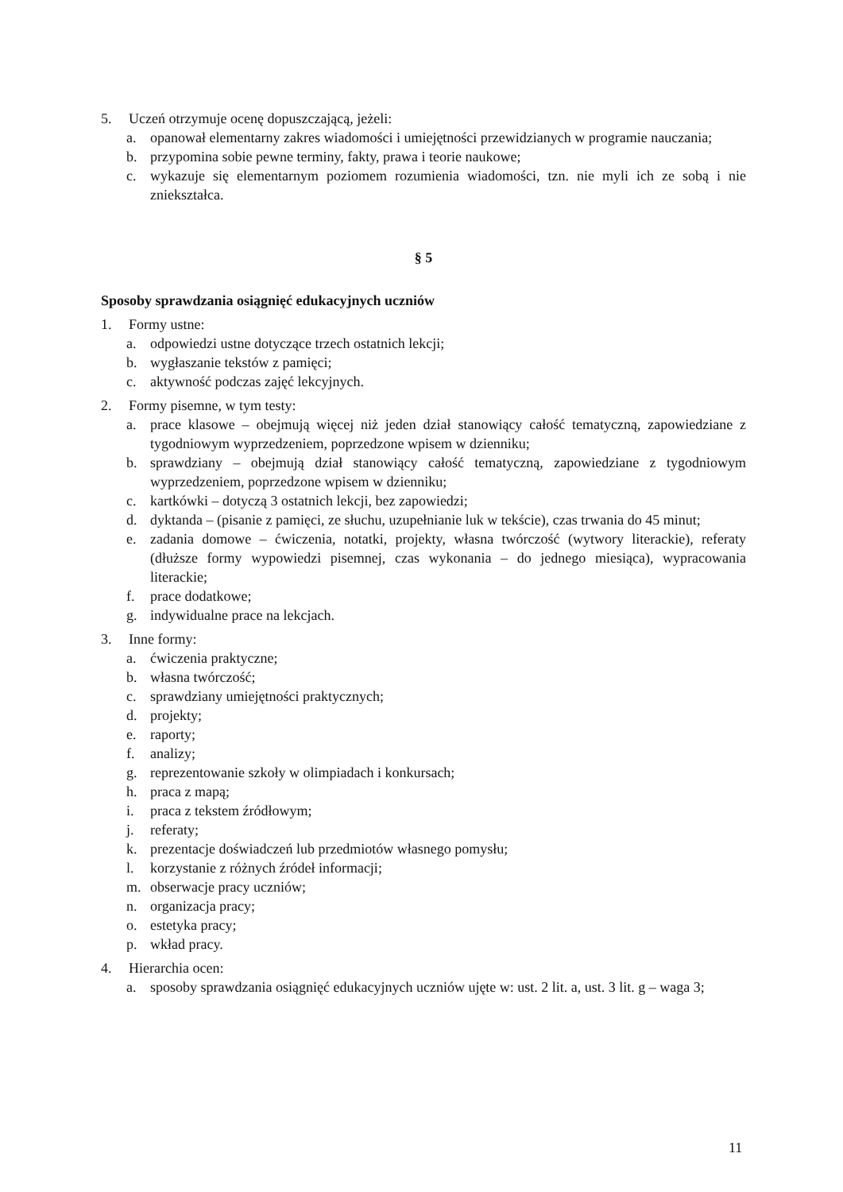5. Uczeń otrzymuje ocenę dopuszczającą, jeżeli:
a. opanował elementarny zakres wiadomości i umiejętności przewidzianych w programie nauczania;
b. przypomina sobie pewne terminy, fakty, prawa i teorie naukowe;
c. wykazuje się elementarnym poziomem rozumienia wiadomości, tzn. nie myli ich ze sobą i nie zniekształca.
§ 5
Sposoby sprawdzania osiągnięć edukacyjnych uczniów
1. Formy ustne:
a. odpowiedzi ustne dotyczące trzech ostatnich lekcji;
b. wygłaszanie tekstów z pamięci;
c. aktywność podczas zajęć lekcyjnych.
2. Formy pisemne, w tym testy:
a. prace klasowe – obejmują więcej niż jeden dział stanowiący całość tematyczną, zapowiedziane z tygodniowym wyprzedzeniem, poprzedzone wpisem w dzienniku;
b. sprawdziany – obejmują dział stanowiący całość tematyczną, zapowiedziane z tygodniowym wyprzedzeniem, poprzedzone wpisem w dzienniku;
c. kartkówki – dotyczą 3 ostatnich lekcji, bez zapowiedzi;
d. dyktanda – (pisanie z pamięci, ze słuchu, uzupełnianie luk w tekście), czas trwania do 45 minut;
e. zadania domowe – ćwiczenia, notatki, projekty, własna twórczość (wytwory literackie), referaty (dłuższe formy wypowiedzi pisemnej, czas wykonania – do jednego miesiąca), wypracowania literackie;
f. prace dodatkowe;
g. indywidualne prace na lekcjach.
3. Inne formy:
a. ćwiczenia praktyczne;
b. własna twórczość;
c. sprawdziany umiejętności praktycznych;
d. projekty;
e. raporty;
f. analizy;
g. reprezentowanie szkoły w olimpiadach i konkursach;
h. praca z mapą;
i. praca z tekstem źródłowym;
j. referaty;
k. prezentacje doświadczeń lub przedmiotów własnego pomysłu;
l. korzystanie z różnych źródeł informacji;
m. obserwacje pracy uczniów;
n. organizacja pracy;
o. estetyka pracy;
p. wkład pracy.
4. Hierarchia ocen:
a. sposoby sprawdzania osiągnięć edukacyjnych uczniów ujęte w: ust. 2 lit. a, ust. 3 lit. g – waga 3;
11